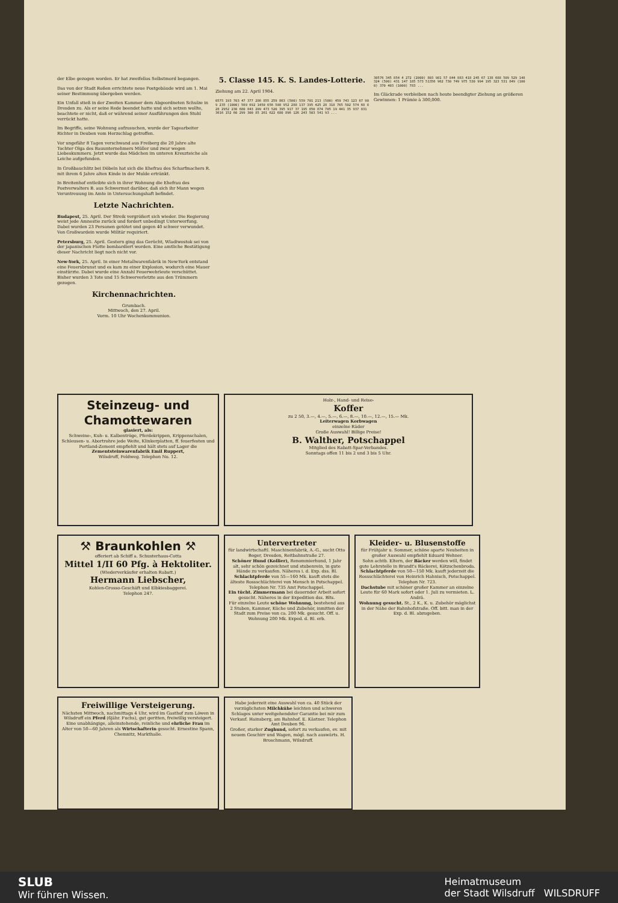der Elbe gezogen worden. Er hat zweifellos Selbstmord begangen.
Das von der Stadt Roßen errichtete neue Postgebäude wird am 1. Mai seiner Bestimmung übergeben werden.
Ein Unfall stieß in der Zweiten Kammer dem Abgeordneten Schulze in Dresden zu. Als er seine Rede beendet hatte und sich setzen wollte, beachtete er nicht, daß er während seiner Ausführungen den Stuhl verrückt hatte.
Im Begriffe, seine Wohnung aufzusuchen, wurde der Tagearbeiter Richter in Deuben vom Herzschlag getroffen.
Vor ungefähr 8 Tagen verschwand aus Freiberg die 20 Jahre alte Tochter Olga des Bauunternehmers Müller und zwar wegen Liebeskummers. Jetzt wurde das Mädchen im unteren Kreuzteiche als Leiche aufgefunden.
In Großbauchlitz bei Döbeln hat sich die Ehefrau des Scharfmachers R. mit ihrem 6 Jahre alten Kinde in der Mulde ertränkt.
In Breitenhof entleibte sich in ihrer Wohnung die Ehefrau des Postverwalters B. aus Schwermut darüber, daß sich ihr Mann wegen Veruntreuung im Amte in Untersuchungshaft befindet.
Letzte Nachrichten.
Budapest, 25. April. Der Streik vergrößert sich wieder. Die Regierung weist jede Amnestie zurück und fordert unbedingt Unterwerfung. Dabei wurden 23 Personen getötet und gegen 40 schwer verwundet. Von Großwardein wurde Militär requiriert.
Petersburg, 25. April. Gestern ging das Gerücht, Wladiwostok sei von der japanischen Flotte bombardiert worden. Eine amtliche Bestätigung dieser Nachricht liegt noch nicht vor.
New-York, 25. April. In einer Metallwarenfabrik in New-York entstand eine Feuersbrunst und es kam zu einer Explosion, wodurch eine Mauer einstürzte. Dabei wurde eine Anzahl Feuerwehrleute verschüttet. Bisher wurden 3 Tote und 15 Schwerverletzte aus den Trümmern gezogen.
Kirchennachrichten.
Grumbach.
Mittwoch, den 27. April.
Vorm. 10 Uhr Wochenkommunion.
5. Classe 145. K. S. Landes-Lotterie.
Ziehung am 22. April 1904.
0575 193 703 47 377 286 855 259 863 (500) 559 701 213 (500) 459 743 123 67 909 235 (1000) 569 692 1450 656 508 952 288 137 395 425 28 318 765 502 574 68 828 2952 230 680 843 209 473 520 395 917 37 195 850 874 705 19 441 35 937 831 3616 152 60 299 300 85 261 622 680 896 126 243 503 541 93 ...
30576 345 854 4 272 (2000) 803 981 57 844 883 418 245 67 138 688 509 529 148 324 (500) 431 147 185 573 51356 962 730 749 975 530 994 195 323 531 849 (1000) 370 403 (1000) 783 ...
Im Gläckrade verbleiben nach heute beendigter Ziehung an größeren Gewinnen: 1 Prämie à 300,000.
Steinzeug- und Chamottewaren
glasiert, als:
Schweine-, Kuh- u. Kalbentröge, Pferdekrippen, Krippenschalen, Schleusen- u. Abortrohre jede Weite, Klinkerplatten, ff. feuerfesten und Portland-Zement empfiehlt und hält stets auf Lager die
Zementsteinwarenfabrik Emil Ruppert,
Wilsdruff, Feldweg. Telephon No. 12.
Holz-, Hand- und Reise-
Koffer
zu 2 50, 3.—, 4.—, 5.—, 6.—, 8.—, 10.—, 12.—, 15.— Mk.
Leiterwagen Korbwagen
einzelne Räder
Große Auswahl! Billige Preise!
B. Walther, Potschappel
Mitglied des Rabatt-Spar-Verbandes.
Sonntags offen 11 bis 2 und 3 bis 5 Uhr.
⚒ Braunkohlen ⚒
offeriert ab Schiff a. Schusterhaus-Cotta
Mittel 1/II 60 Pfg. à Hektoliter.
(Wiederverkäufer erhalten Rabatt.)
Hermann Liebscher,
Kohlen-Grosso-Geschäft und Elbkiesbaggerei.
Telephon 247.
Untervertreter
für landwirtschaftl. Maschinenfabrik, A.-G., sucht Otto Beger, Dresden, Reitbahnstraße 27.
Schöner Hund (Kollier), Renommierhund, 1 Jahr alt, sehr schön gezeichnet und stubenrein, in gute Hände zu verkaufen. Näheres i. d. Exp. dss. Bl.
Schlachtpferde von 55—160 Mk. kauft stets die älteste Rossschlächterei von Mensch in Potschappel. Telephon Nr. 735 Amt Potschappel.
Ein tücht. Zimmermann bei dauernder Arbeit sofort gesucht. Näheres in der Expedition dss. Blts.
Für einzelne Leute schöne Wohnung, bestehend aus 2 Stuben, Kammer, Küche und Zubehör, inmitten der Stadt zum Preise von ca. 200 Mk. gesucht. Off. u. Wohnung 200 Mk. Exped. d. Bl. erb.
Kleider- u. Blusenstoffe
für Frühjahr u. Sommer, schöne aparte Neuheiten in großer Auswahl empfiehlt Eduard Wehner.
Sohn achtb. Eltern, der Bäcker werden will, findet gute Lehrstelle in Brandt's Bäckerei, Kötzschenbroda.
Schlachtpferde von 50—150 Mk. kauft jederzeit die Rossschlächterei von Heinrich Hahnisch, Potschappel. Telephon Nr. 723.
Dachstube mit schöner großer Kammer an einzelne Leute für 60 Mark sofort oder 1. Juli zu vermieten. L. Andrä.
Wohnung gesucht. St., 2 K., K. u. Zubehör möglichst in der Nähe der Bahnhofstraße. Off. bitt. man in der Exp. d. Bl. abzugeben.
Freiwillige Versteigerung.
Nächsten Mittwoch, nachmittags 4 Uhr, wird im Gasthof zum Löwen in Wilsdruff ein Pferd (6jähr. Fuchs), gut geritten, freiwillig versteigert.
Eine unabhängige, alleinstehende, reinliche und ehrliche Frau im Alter von 50—60 Jahren als Wirtschafterin gesucht. Ernestine Spann, Chemnitz, Markthalle.
Habe jederzeit eine Auswahl von ca. 40 Stück der vorzüglichsten Milchkühe leichten und schweren Schlages unter weitgehendster Garantie bei mir zum Verkauf. Hainsberg, am Bahnhof. E. Kästner. Telephon Amt Deuben 96.
Großer, starker Zughund, sofort zu verkaufen, ev. mit neuem Geschirr und Wagen, mögl. nach auswärts. H. Broschmann, Wilsdruff.
SLUB
Wir führen Wissen.
Heimatmuseum
der Stadt Wilsdruff WILSDRUFF